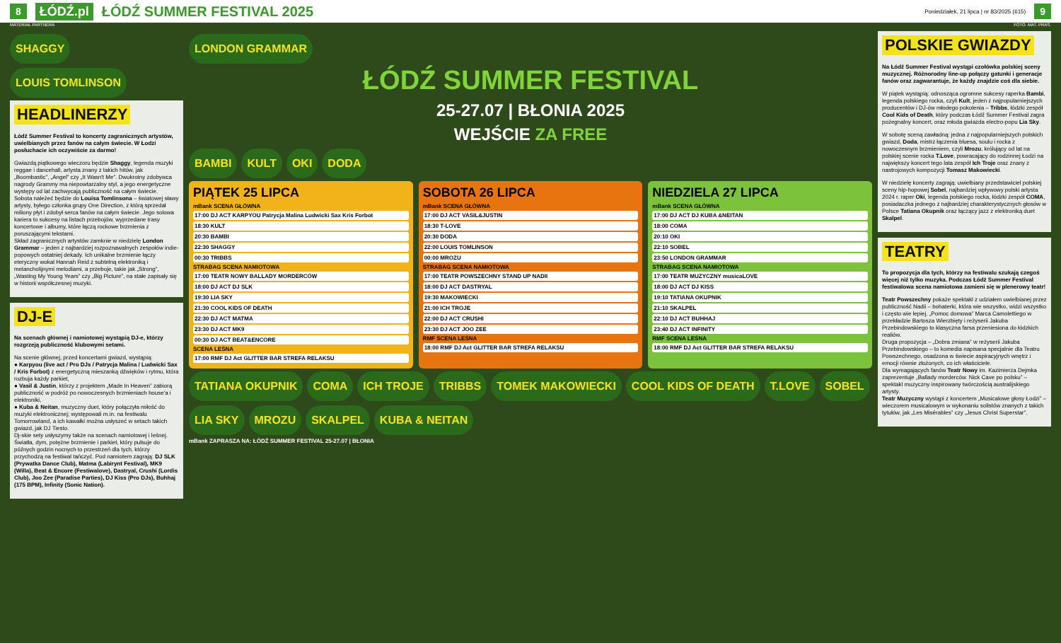8 ŁÓDŹ.pl ŁÓDŹ SUMMER FESTIVAL 2025 Poniedziałek, 21 lipca | nr 83/2025 (615) 9
MATERIAŁ PARTNERA FOTO. MAT. PRAS.
SHAGGY LOUIS TOMLINSON
HEADLINERZY
Łódź Summer Festival to koncerty zagranicznych artystów, uwielbianych przez fanów na całym świecie. W Łodzi posłuchacie ich oczywiście za darmo!
Gwiazdą piątkowego wieczoru będzie Shaggy, legenda muzyki reggae i dancehall, artysta znany z takich hitów, jak „Boombastic”, „Angel” czy „It Wasn't Me”. Dwukrotny zdobywca nagrody Grammy ma niepowtarzalny styl, a jego energetyczne występy od lat zachwycają publiczność na całym świecie.
Sobota należeć będzie do Louisa Tomlinsona – światowej sławy artysty, byłego członka grupy One Direction, z którą sprzedał miliony płyt i zdobył serca fanów na całym świecie. Jego solowa kariera to sukcesy na listach przebojów, wyprzedane trasy koncertowe i albumy, które łączą rockowe brzmienia z poruszającymi tekstami.
Skład zagranicznych artystów zamknie w niedzielę London Grammar – jeden z najbardziej rozpoznawalnych zespołów indie-popowych ostatniej dekady. Ich unikalne brzmienie łączy eteryczny wokal Hannah Reid z subtelną elektroniką i melancholijnymi melodiami, a przeboje, takie jak „Strong”, „Wasting My Young Years” czy „Big Picture”, na stałe zapisały się w historii współczesnej muzyki.
DJ-E
Na scenach głównej i namiotowej wystąpią DJ-e, którzy rozgrzeją publiczność klubowymi setami.
Na scenie głównej, przed koncertami gwiazd, wystąpią:
● Karpyou (live act / Pro DJs / Patrycja Malina / Ludwicki Sax / Kris Forbot) z energetyczną mieszanką dźwięków i rytmu, która rozbuja każdy parkiet,
● Vasil & Justin, którzy z projektem „Made In Heaven” zabiorą publiczność w podróż po nowoczesnych brzmieniach house'a i elektroniki,
● Kuba & Neitan, muzyczny duet, który połączyła miłość do muzyki elektronicznej; występowali m.in. na festiwalu Tomorrowland, a ich kawałki można usłyszeć w setach takich gwiazd, jak DJ Tiesto.
Dj-skie sety usłyszymy także na scenach namiotowej i leśnej. Światła, dym, potężne brzmienie i parkiet, który pulsuje do późnych godzin nocnych to przestrzeń dla tych, którzy przychodzą na festiwal tańczyć. Pod namiotem zagrają: DJ SLK (Prywatka Dance Club), Matma (Labirynt Festival), MK9 (Willa), Beat & Encore (Festiwalove), Dastryal, Crushi (Lordis Club), Joo Zee (Paradise Parties), DJ Kiss (Pro DJs), Buhhaj (175 BPM), Infinity (Sonic Nation).
LONDON GRAMMAR
ŁÓDŹ SUMMER FESTIVAL
25-27.07 | BŁONIA 2025
WEJŚCIE ZA FREE
BAMBI KULT OKI DODA
PIĄTEK 25 LIPCA
mBank SCENA GŁÓWNA
17:00 DJ ACT KARPYOU Patrycja Malina Ludwicki Sax Kris Forbot
18:30 KULT
20:30 BAMBI
22:30 SHAGGY
00:30 TRIBBS
STRABAG SCENA NAMIOTOWA
17:00 TEATR NOWY BALLADY MORDERCÓW
18:00 DJ ACT DJ SLK
19:30 LIA SKY
21:30 COOL KIDS OF DEATH
22:30 DJ ACT MATMA
23:30 DJ ACT MK9
00:30 DJ ACT BEAT&ENCORE
SCENA LEŚNA
17:00 RMF DJ Act GLITTER BAR STREFA RELAKSU
SOBOTA 26 LIPCA
mBank SCENA GŁÓWNA
17:00 DJ ACT VASIL&JUSTIN
18:30 T-LOVE
20:30 DODA
22:00 LOUIS TOMLINSON
00:00 MROZU
STRABAG SCENA NAMIOTOWA
17:00 TEATR POWSZECHNY STAND UP NADII
18:00 DJ ACT DASTRYAL
19:30 MAKOWIECKI
21:00 ICH TROJE
22:00 DJ ACT CRUSHI
23:30 DJ ACT JOO ZEE
RMF SCENA LEŚNA
18:00 RMF DJ Act GLITTER BAR STREFA RELAKSU
NIEDZIELA 27 LIPCA
mBank SCENA GŁÓWNA
17:00 DJ ACT DJ KUBA &NEITAN
18:00 COMA
20:10 OKI
22:10 SOBEL
23:50 LONDON GRAMMAR
STRABAG SCENA NAMIOTOWA
17:00 TEATR MUZYCZNY musicaLOVE
18:00 DJ ACT DJ KISS
19:10 TATIANA OKUPNIK
21:10 SKALPEL
22:10 DJ ACT BUHHAJ
23:40 DJ ACT INFINITY
RMF SCENA LEŚNA
18:00 RMF DJ Act GLITTER BAR STREFA RELAKSU
TATIANA OKUPNIK COMA ICH TROJE TRIBBS TOMEK MAKOWIECKI COOL KIDS OF DEATH T.LOVE SOBEL LIA SKY MROZU SKALPEL KUBA & NEITAN
mBank ZAPRASZA NA: ŁÓDŹ SUMMER FESTIVAL 25-27.07 | BŁONIA
POLSKIE GWIAZDY
Na Łódź Summer Festival wystąpi czołówka polskiej sceny muzycznej. Różnorodny line-up połączy gatunki i generacje fanów oraz zagwarantuje, że każdy znajdzie coś dla siebie.
W piątek wystąpią: odnosząca ogromne sukcesy raperka Bambi, legenda polskiego rocka, czyli Kult, jeden z najpopularniejszych producentów i DJ-ów młodego pokolenia – Tribbs, łódzki zespół Cool Kids of Death, który podczas Łódź Summer Festival zagra pożegnalny koncert, oraz młoda gwiazda electro-popu Lia Sky.
W sobotę sceną zawładną: jedna z najpopularniejszych polskich gwiazd, Doda, mistrz łączenia bluesa, soulu i rocka z nowoczesnym brzmieniem, czyli Mrozu, królujący od lat na polskiej scenie rocka T.Love, powracający do rodzinnej Łodzi na największy koncert tego lata zespół Ich Troje oraz znany z nastrojowych kompozycji Tomasz Makowiecki.
W niedzielę koncerty zagrają: uwielbiany przedstawiciel polskiej sceny hip-hopowej Sobel, najbardziej wpływowy polski artysta 2024 r. raper Oki, legenda polskiego rocka, łódzki zespół COMA, posiadaczka jednego z najbardziej charakterystycznych głosów w Polsce Tatiana Okupnik oraz łączący jazz z elektroniką duet Skalpel.
TEATRY
To propozycja dla tych, którzy na festiwalu szukają czegoś więcej niż tylko muzyka. Podczas Łódź Summer Festival festiwalowa scena namiotowa zamieni się w plenerowy teatr!
Teatr Powszechny pokaże spektakl z udziałem uwielbianej przez publiczność Nadii – bohaterki, która wie wszystko, widzi wszystko i często wie lepiej. „Pomoc domowa” Marca Camolettiego w przekładzie Bartosza Wierzbięty i reżyserii Jakuba Przebindowskiego to klasyczna farsa przeniesiona do łódzkich realiów.
Druga propozycja – „Dobra zmiana” w reżyserii Jakuba Przebindowskiego – to komedia napisana specjalnie dla Teatru Powszechnego, osadzona w świecie aspiracyjnych wnętrz i emocji równie złożonych, co ich właściciele.
Dla wymagających fanów Teatr Nowy im. Kazimierza Dejmka zaprezentuje „Ballady morderców. Nick Cave po polsku” – spektakl muzyczny inspirowany twórczością australijskiego artysty.
Teatr Muzyczny wystąpi z koncertem „Musicalowe głosy Łodzi” – wieczorem musicalowym w wykonaniu solistów znanych z takich tytułów, jak „Les Misérables” czy „Jesus Christ Superstar”.